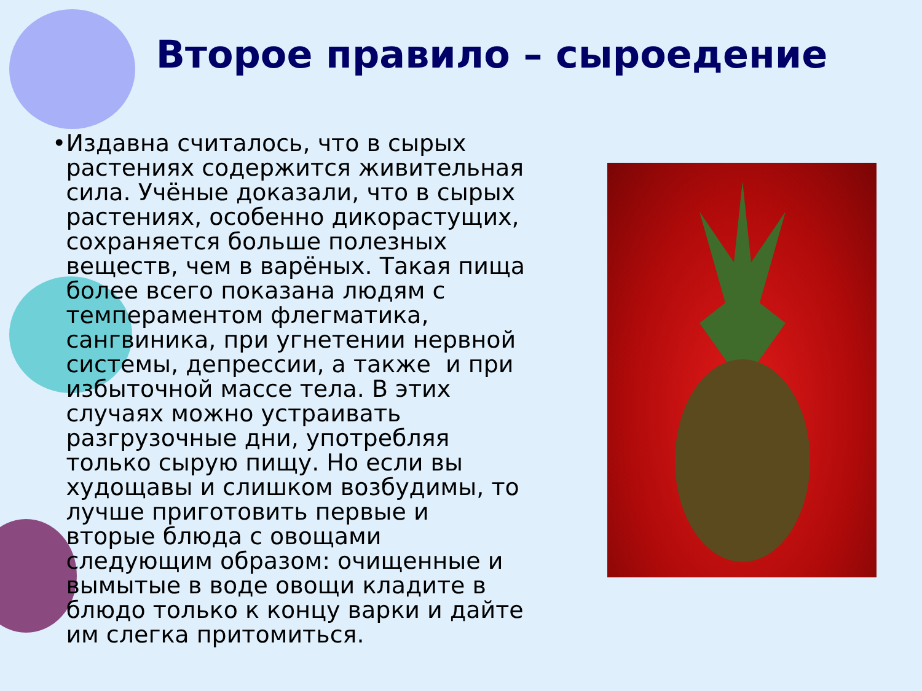Второе правило – сыроедение
• Издавна считалось, что в сырых растениях содержится живительная сила. Учёные доказали, что в сырых растениях, особенно дикорастущих, сохраняется больше полезных веществ, чем в варёных. Такая пища более всего показана людям с темпераментом флегматика, сангвиника, при угнетении нервной системы, депрессии, а также и при избыточной массе тела. В этих случаях можно устраивать разгрузочные дни, употребляя только сырую пищу. Но если вы худощавы и слишком возбудимы, то лучше приготовить первые и вторые блюда с овощами следующим образом: очищенные и вымытые в воде овощи кладите в блюдо только к концу варки и дайте им слегка притомиться.